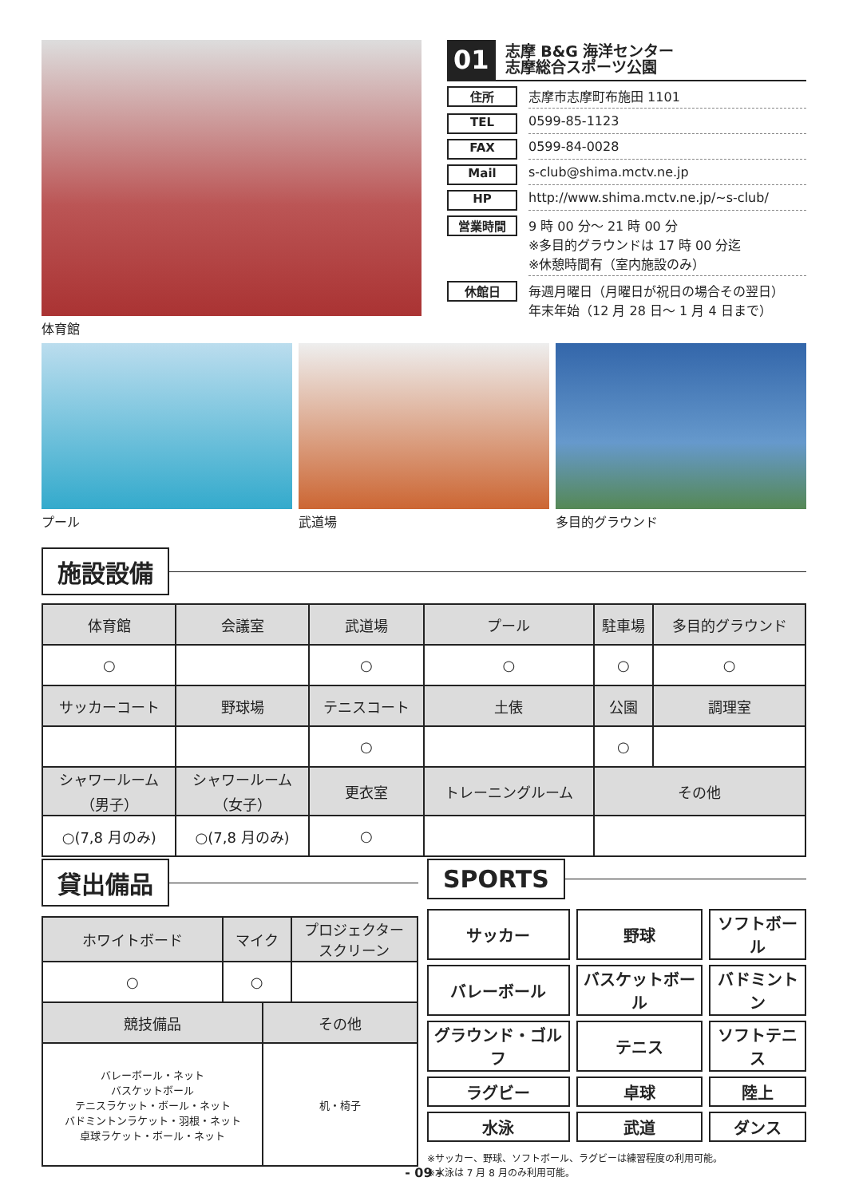体育館
01
志摩 B&G 海洋センター
志摩総合スポーツ公園
住所 志摩市志摩町布施田 1101
TEL 0599-85-1123
FAX 0599-84-0028
Mail s-club@shima.mctv.ne.jp
HP http://www.shima.mctv.ne.jp/~s-club/
営業時間 9 時 00 分～ 21 時 00 分
※多目的グラウンドは 17 時 00 分迄
※休憩時間有（室内施設のみ）
休館日 毎週月曜日（月曜日が祝日の場合その翌日）
年末年始（12 月 28 日～ 1 月 4 日まで）
プール 武道場 多目的グラウンド
施設設備
| 体育館 | 会議室 | 武道場 | プール | 駐車場 | 多目的グラウンド |
| ○ | | ○ | ○ | ○ | ○ |
| サッカーコート | 野球場 | テニスコート | 土俵 | 公園 | 調理室 |
| | | ○ | | ○ | |
| シャワールーム （男子） | シャワールーム （女子） | 更衣室 | トレーニングルーム | その他 | |
| ○(7,8 月のみ) | ○(7,8 月のみ) | ○ | | | |
貸出備品
| ホワイトボード | マイク | | プロジェクター スクリーン |
| ○ | ○ | | |
| 競技備品 | | その他 | |
| バレーボール・ネット バスケットボール テニスラケット・ボール・ネット バドミントンラケット・羽根・ネット 卓球ラケット・ボール・ネット | | 机・椅子 | |
SPORTS
| サッカー | 野球 | ソフトボール |
| バレーボール | バスケットボール | バドミントン |
| グラウンド・ゴルフ | テニス | ソフトテニス |
| ラグビー | 卓球 | 陸上 |
| 水泳 | 武道 | ダンス |
※サッカー、野球、ソフトボール、ラグビーは練習程度の利用可能。
※水泳は 7 月 8 月のみ利用可能。
- 09 -